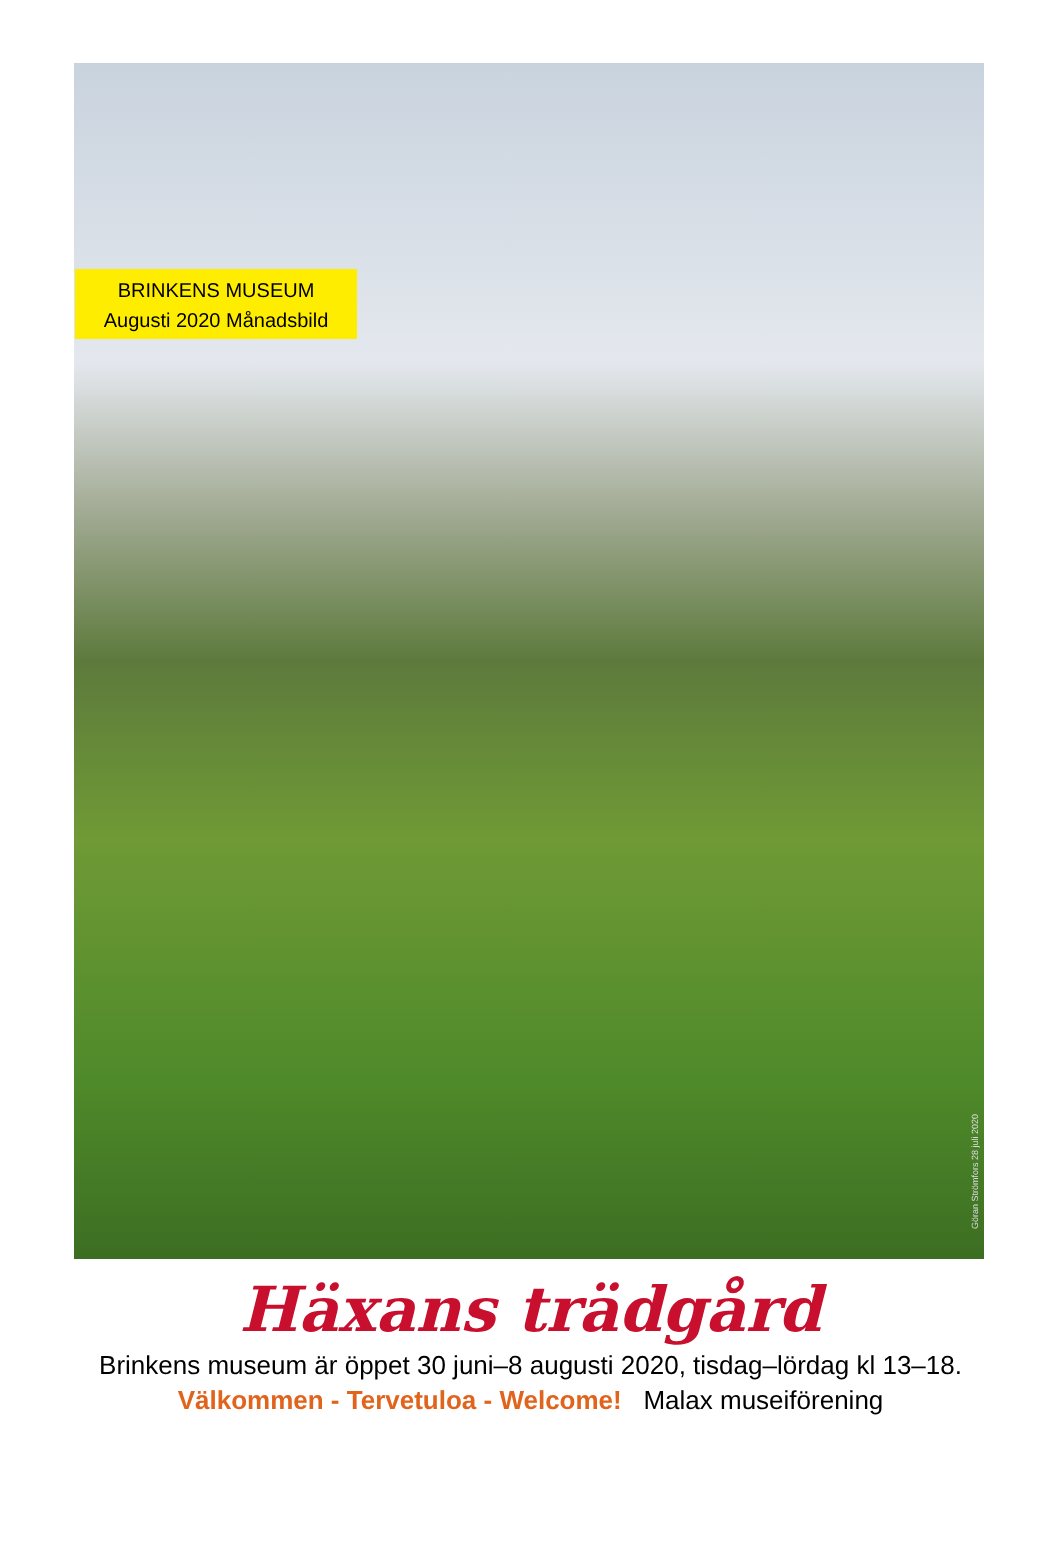BRINKENS MUSEUM
Augusti 2020 Månadsbild
Göran Strömfors 28 juli 2020
Häxans trädgård
Brinkens museum är öppet 30 juni–8 augusti 2020, tisdag–lördag kl 13–18.
Välkommen - Tervetuloa - Welcome! Malax museiförening